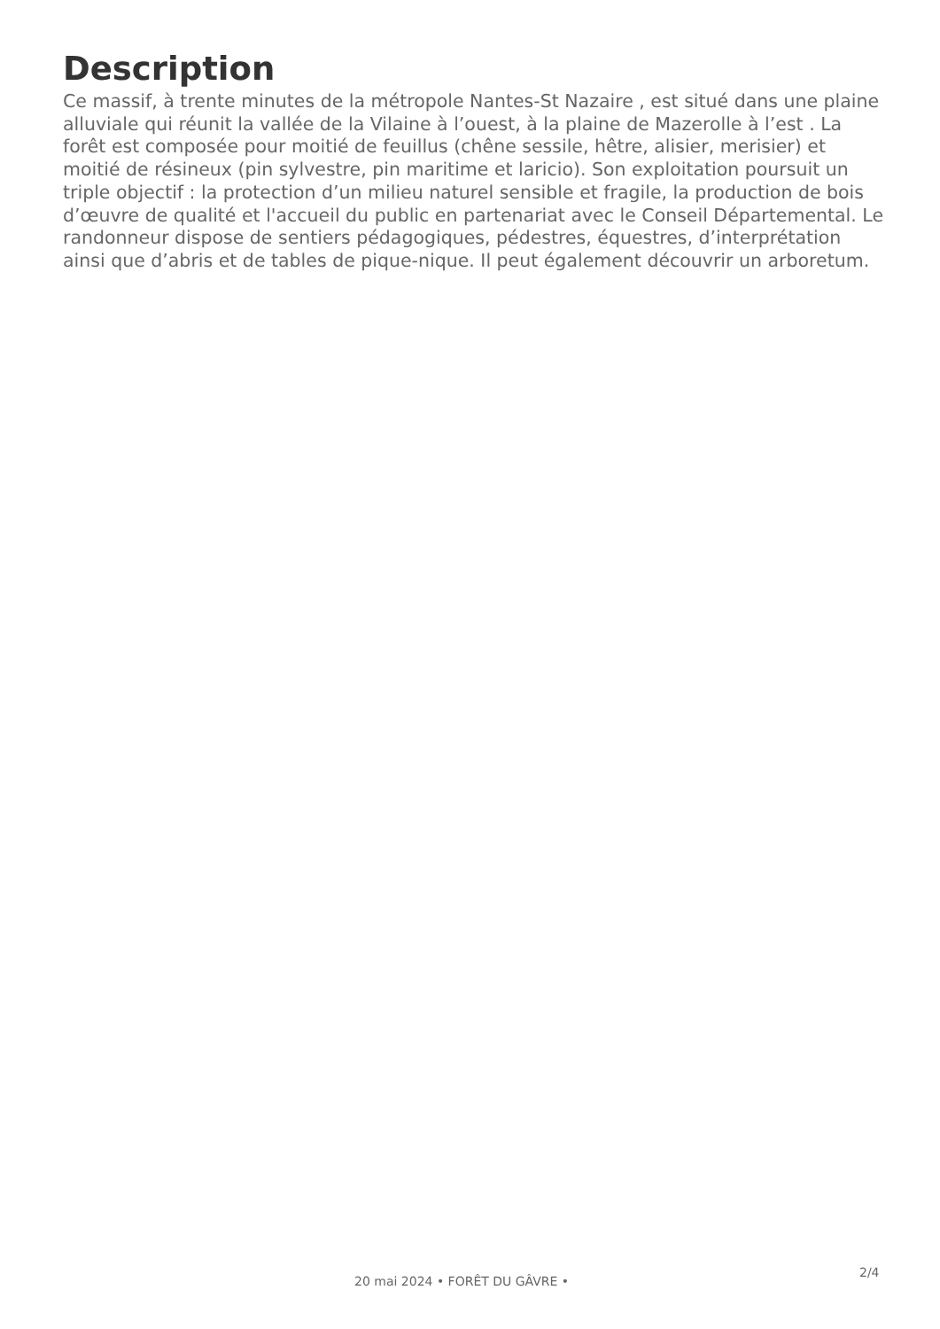Description
Ce massif, à trente minutes de la métropole Nantes-St Nazaire , est situé dans une plaine alluviale qui réunit la vallée de la Vilaine à l’ouest, à la plaine de Mazerolle à l’est . La forêt est composée pour moitié de feuillus (chêne sessile, hêtre, alisier, merisier) et moitié de résineux (pin sylvestre, pin maritime et laricio). Son exploitation poursuit un triple objectif : la protection d’un milieu naturel sensible et fragile, la production de bois d’œuvre de qualité et l'accueil du public en partenariat avec le Conseil Départemental. Le randonneur dispose de sentiers pédagogiques, pédestres, équestres, d’interprétation ainsi que d’abris et de tables de pique-nique. Il peut également découvrir un arboretum.
2/4
20 mai 2024 • FORÊT DU GÂVRE •